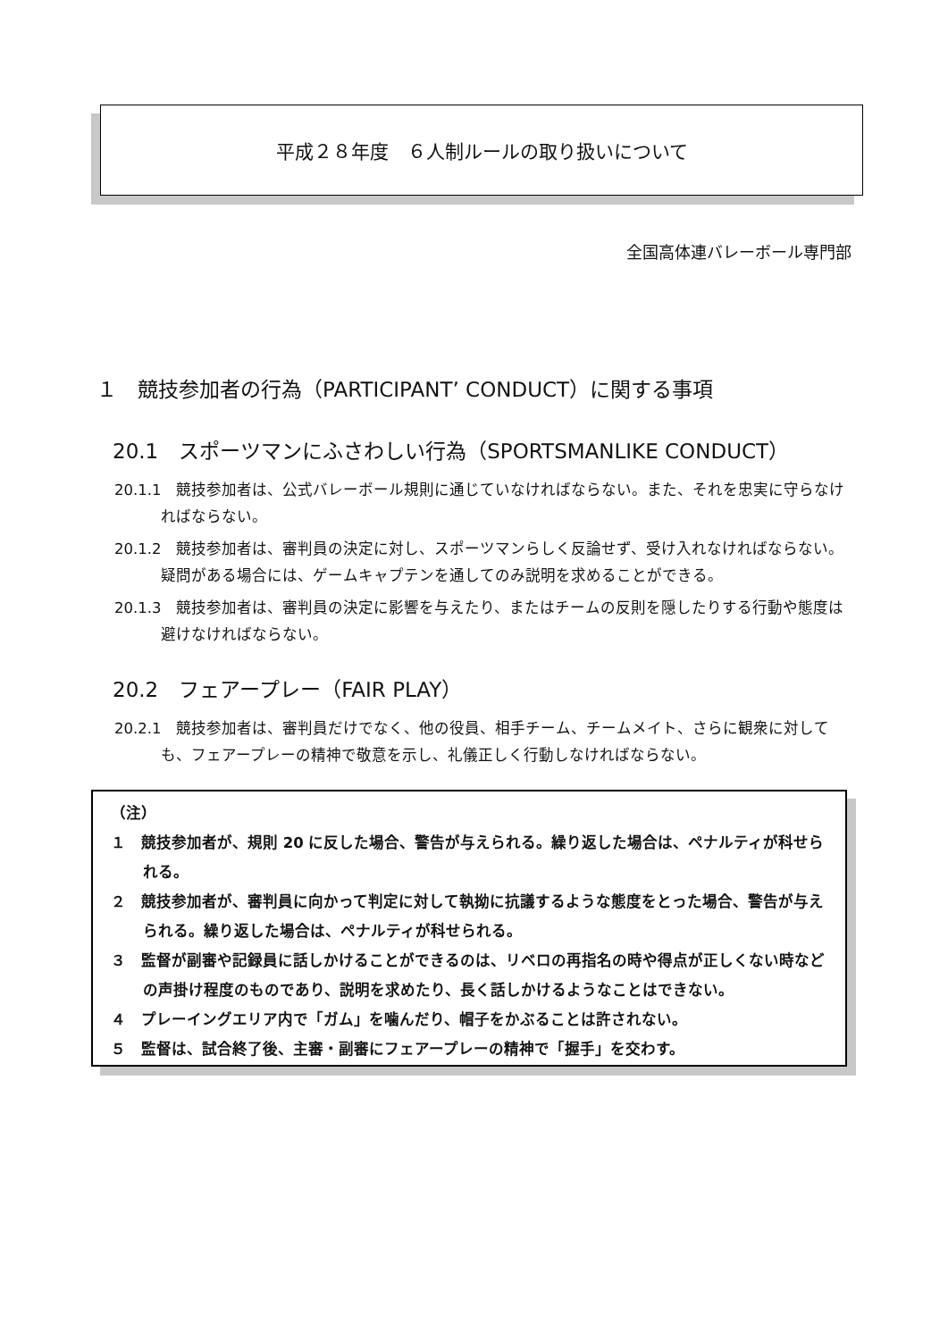平成２８年度　６人制ルールの取り扱いについて
全国高体連バレーボール専門部
１　競技参加者の行為（PARTICIPANT’ CONDUCT）に関する事項
20.1　スポーツマンにふさわしい行為（SPORTSMANLIKE CONDUCT）
20.1.1　競技参加者は、公式バレーボール規則に通じていなければならない。また、それを忠実に守らなければならない。
20.1.2　競技参加者は、審判員の決定に対し、スポーツマンらしく反論せず、受け入れなければならない。疑問がある場合には、ゲームキャプテンを通してのみ説明を求めることができる。
20.1.3　競技参加者は、審判員の決定に影響を与えたり、またはチームの反則を隠したりする行動や態度は避けなければならない。
20.2　フェアープレー（FAIR PLAY）
20.2.1　競技参加者は、審判員だけでなく、他の役員、相手チーム、チームメイト、さらに観衆に対しても、フェアープレーの精神で敬意を示し、礼儀正しく行動しなければならない。
（注）
１　競技参加者が、規則 20 に反した場合、警告が与えられる。繰り返した場合は、ペナルティが科せられる。
２　競技参加者が、審判員に向かって判定に対して執拗に抗議するような態度をとった場合、警告が与えられる。繰り返した場合は、ペナルティが科せられる。
３　監督が副審や記録員に話しかけることができるのは、リベロの再指名の時や得点が正しくない時などの声掛け程度のものであり、説明を求めたり、長く話しかけるようなことはできない。
４　プレーイングエリア内で「ガム」を噛んだり、帽子をかぶることは許されない。
５　監督は、試合終了後、主審・副審にフェアープレーの精神で「握手」を交わす。